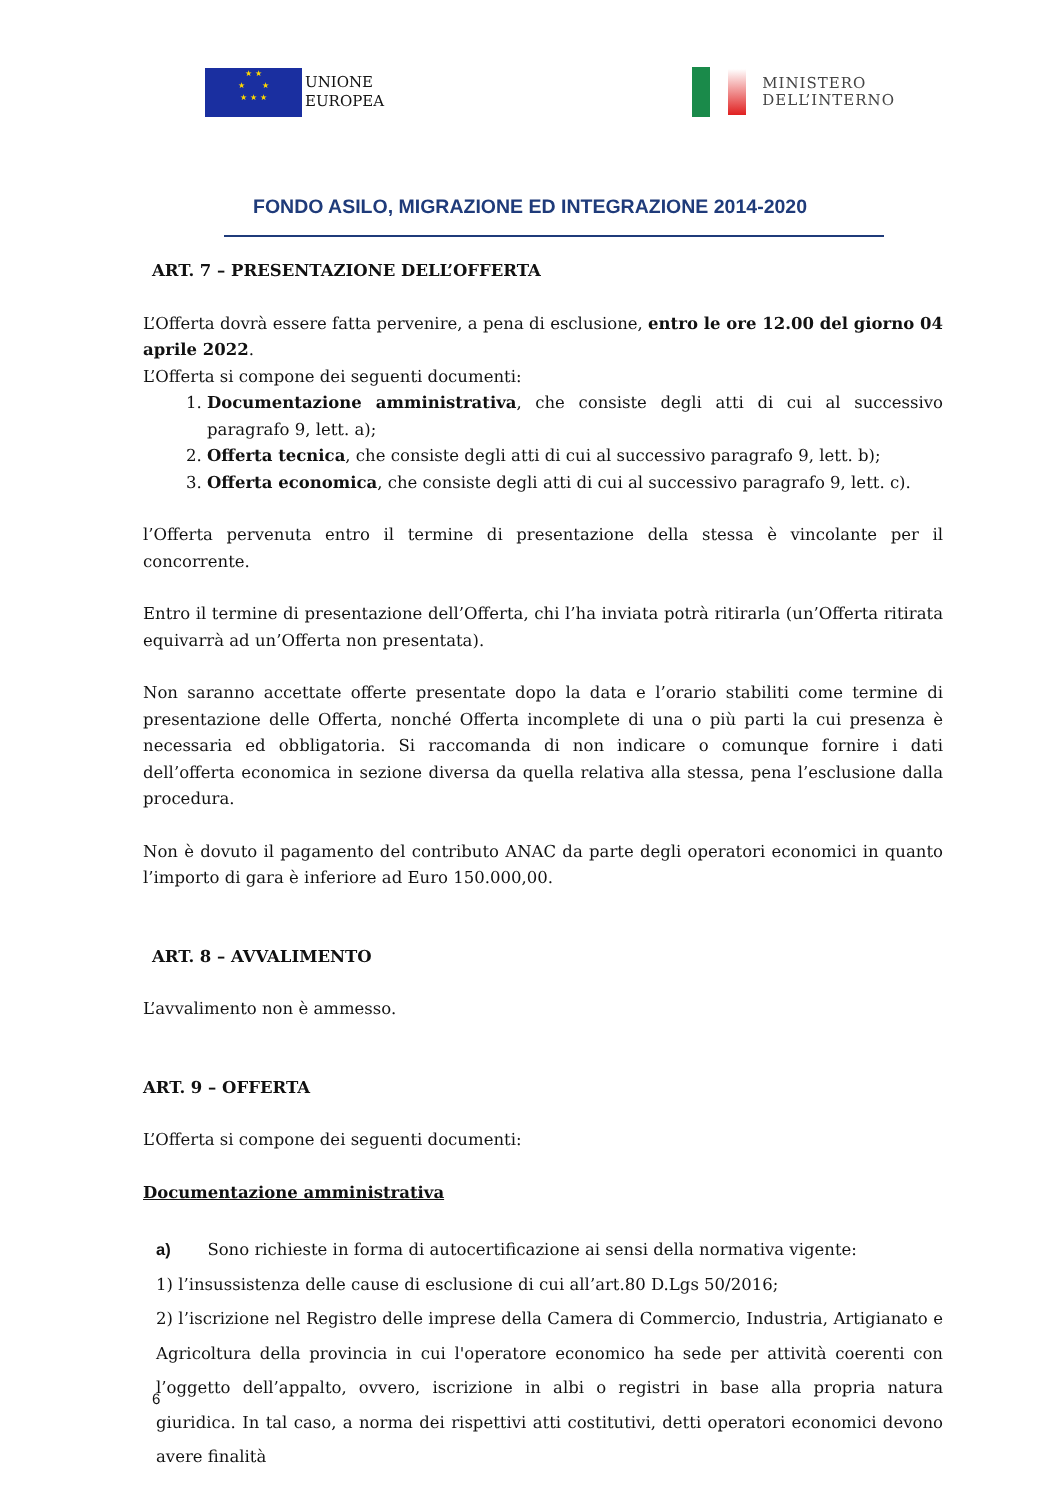★ ★
★ ★
★ ★ ★
UNIONE
EUROPEA
MINISTERO
DELL’INTERNO
FONDO ASILO, MIGRAZIONE ED INTEGRAZIONE 2014-2020
ART. 7 – PRESENTAZIONE DELL’OFFERTA
L’Offerta dovrà essere fatta pervenire, a pena di esclusione, entro le ore 12.00 del giorno 04 aprile 2022.
L’Offerta si compone dei seguenti documenti:
1. Documentazione amministrativa, che consiste degli atti di cui al successivo paragrafo 9, lett. a);
2. Offerta tecnica, che consiste degli atti di cui al successivo paragrafo 9, lett. b);
3. Offerta economica, che consiste degli atti di cui al successivo paragrafo 9, lett. c).
l’Offerta pervenuta entro il termine di presentazione della stessa è vincolante per il concorrente.
Entro il termine di presentazione dell’Offerta, chi l’ha inviata potrà ritirarla (un’Offerta ritirata equivarrà ad un’Offerta non presentata).
Non saranno accettate offerte presentate dopo la data e l’orario stabiliti come termine di presentazione delle Offerta, nonché Offerta incomplete di una o più parti la cui presenza è necessaria ed obbligatoria. Si raccomanda di non indicare o comunque fornire i dati dell’offerta economica in sezione diversa da quella relativa alla stessa, pena l’esclusione dalla procedura.
Non è dovuto il pagamento del contributo ANAC da parte degli operatori economici in quanto l’importo di gara è inferiore ad Euro 150.000,00.
ART. 8 – AVVALIMENTO
L’avvalimento non è ammesso.
ART. 9 – OFFERTA
L’Offerta si compone dei seguenti documenti:
Documentazione amministrativa
a) Sono richieste in forma di autocertificazione ai sensi della normativa vigente:
1) l’insussistenza delle cause di esclusione di cui all’art.80 D.Lgs 50/2016;
2) l’iscrizione nel Registro delle imprese della Camera di Commercio, Industria, Artigianato e Agricoltura della provincia in cui l'operatore economico ha sede per attività coerenti con l’oggetto dell’appalto, ovvero, iscrizione in albi o registri in base alla propria natura giuridica. In tal caso, a norma dei rispettivi atti costitutivi, detti operatori economici devono avere finalità
6